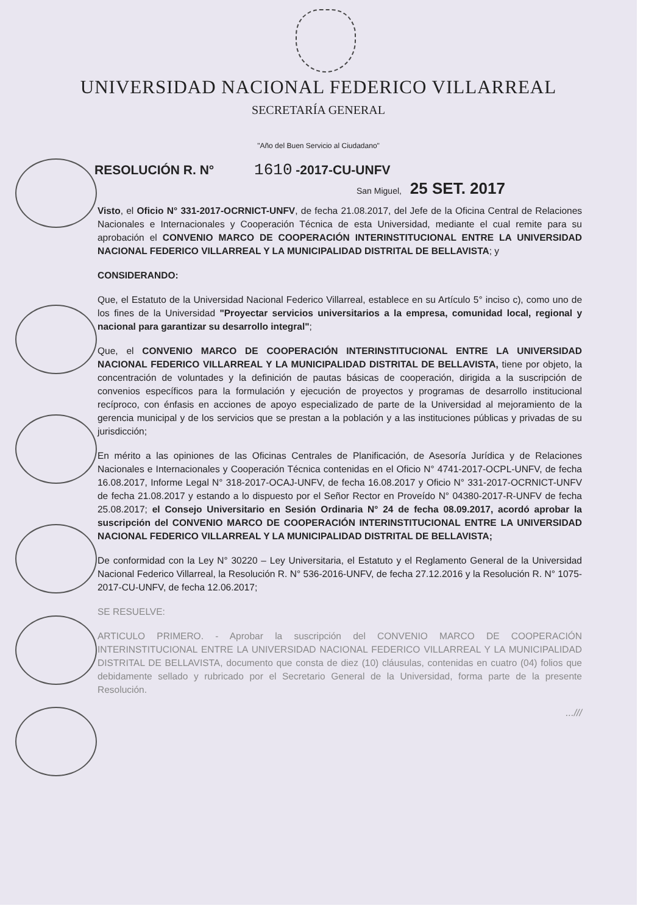UNIVERSIDAD NACIONAL FEDERICO VILLARREAL
SECRETARÍA GENERAL
"Año del Buen Servicio al Ciudadano"
RESOLUCIÓN R. N° 1610 -2017-CU-UNFV
San Miguel, 25 SET. 2017
Visto, el Oficio N° 331-2017-OCRNICT-UNFV, de fecha 21.08.2017, del Jefe de la Oficina Central de Relaciones Nacionales e Internacionales y Cooperación Técnica de esta Universidad, mediante el cual remite para su aprobación el CONVENIO MARCO DE COOPERACIÓN INTERINSTITUCIONAL ENTRE LA UNIVERSIDAD NACIONAL FEDERICO VILLARREAL Y LA MUNICIPALIDAD DISTRITAL DE BELLAVISTA; y
CONSIDERANDO:
Que, el Estatuto de la Universidad Nacional Federico Villarreal, establece en su Artículo 5° inciso c), como uno de los fines de la Universidad "Proyectar servicios universitarios a la empresa, comunidad local, regional y nacional para garantizar su desarrollo integral";
Que, el CONVENIO MARCO DE COOPERACIÓN INTERINSTITUCIONAL ENTRE LA UNIVERSIDAD NACIONAL FEDERICO VILLARREAL Y LA MUNICIPALIDAD DISTRITAL DE BELLAVISTA, tiene por objeto, la concentración de voluntades y la definición de pautas básicas de cooperación, dirigida a la suscripción de convenios específicos para la formulación y ejecución de proyectos y programas de desarrollo institucional recíproco, con énfasis en acciones de apoyo especializado de parte de la Universidad al mejoramiento de la gerencia municipal y de los servicios que se prestan a la población y a las instituciones públicas y privadas de su jurisdicción;
En mérito a las opiniones de las Oficinas Centrales de Planificación, de Asesoría Jurídica y de Relaciones Nacionales e Internacionales y Cooperación Técnica contenidas en el Oficio N° 4741-2017-OCPL-UNFV, de fecha 16.08.2017, Informe Legal N° 318-2017-OCAJ-UNFV, de fecha 16.08.2017 y Oficio N° 331-2017-OCRNICT-UNFV de fecha 21.08.2017 y estando a lo dispuesto por el Señor Rector en Proveído N° 04380-2017-R-UNFV de fecha 25.08.2017; el Consejo Universitario en Sesión Ordinaria N° 24 de fecha 08.09.2017, acordó aprobar la suscripción del CONVENIO MARCO DE COOPERACIÓN INTERINSTITUCIONAL ENTRE LA UNIVERSIDAD NACIONAL FEDERICO VILLARREAL Y LA MUNICIPALIDAD DISTRITAL DE BELLAVISTA;
De conformidad con la Ley N° 30220 – Ley Universitaria, el Estatuto y el Reglamento General de la Universidad Nacional Federico Villarreal, la Resolución R. N° 536-2016-UNFV, de fecha 27.12.2016 y la Resolución R. N° 1075-2017-CU-UNFV, de fecha 12.06.2017;
SE RESUELVE:
ARTICULO PRIMERO. - Aprobar la suscripción del CONVENIO MARCO DE COOPERACIÓN INTERINSTITUCIONAL ENTRE LA UNIVERSIDAD NACIONAL FEDERICO VILLARREAL Y LA MUNICIPALIDAD DISTRITAL DE BELLAVISTA, documento que consta de diez (10) cláusulas, contenidas en cuatro (04) folios que debidamente sellado y rubricado por el Secretario General de la Universidad, forma parte de la presente Resolución.
...///